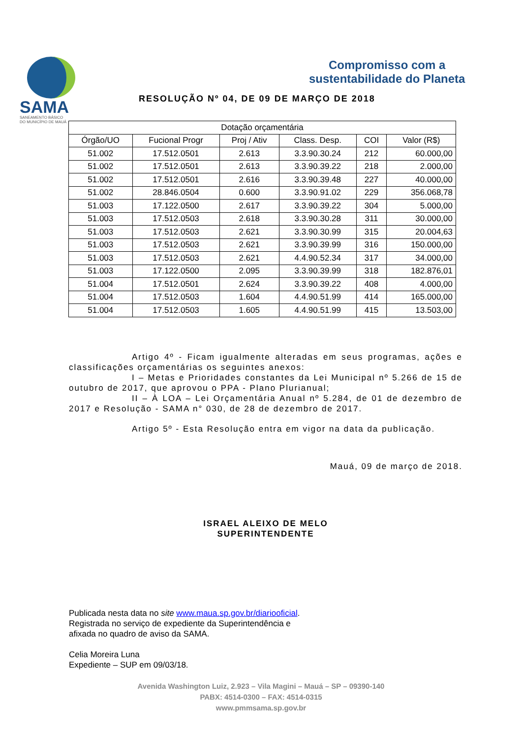SAMA
SANEAMENTO BÁSICO
DO MUNICÍPIO DE MAUÁ
Compromisso com a
sustentabilidade do Planeta
RESOLUÇÃO Nº 04, DE 09 DE MARÇO DE 2018
| Dotação orçamentária | | | | | |
| --- | --- | --- | --- | --- | --- |
| Órgão/UO | Fucional Progr | Proj / Ativ | Class. Desp. | COI | Valor (R$) |
| 51.002 | 17.512.0501 | 2.613 | 3.3.90.30.24 | 212 | 60.000,00 |
| 51.002 | 17.512.0501 | 2.613 | 3.3.90.39.22 | 218 | 2.000,00 |
| 51.002 | 17.512.0501 | 2.616 | 3.3.90.39.48 | 227 | 40.000,00 |
| 51.002 | 28.846.0504 | 0.600 | 3.3.90.91.02 | 229 | 356.068,78 |
| 51.003 | 17.122.0500 | 2.617 | 3.3.90.39.22 | 304 | 5.000,00 |
| 51.003 | 17.512.0503 | 2.618 | 3.3.90.30.28 | 311 | 30.000,00 |
| 51.003 | 17.512.0503 | 2.621 | 3.3.90.30.99 | 315 | 20.004,63 |
| 51.003 | 17.512.0503 | 2.621 | 3.3.90.39.99 | 316 | 150.000,00 |
| 51.003 | 17.512.0503 | 2.621 | 4.4.90.52.34 | 317 | 34.000,00 |
| 51.003 | 17.122.0500 | 2.095 | 3.3.90.39.99 | 318 | 182.876,01 |
| 51.004 | 17.512.0501 | 2.624 | 3.3.90.39.22 | 408 | 4.000,00 |
| 51.004 | 17.512.0503 | 1.604 | 4.4.90.51.99 | 414 | 165.000,00 |
| 51.004 | 17.512.0503 | 1.605 | 4.4.90.51.99 | 415 | 13.503,00 |
Artigo 4º - Ficam igualmente alteradas em seus programas, ações e classificações orçamentárias os seguintes anexos:
I – Metas e Prioridades constantes da Lei Municipal nº 5.266 de 15 de outubro de 2017, que aprovou o PPA - Plano Plurianual;
II – À LOA – Lei Orçamentária Anual nº 5.284, de 01 de dezembro de 2017 e Resolução - SAMA n° 030, de 28 de dezembro de 2017.
Artigo 5º - Esta Resolução entra em vigor na data da publicação.
Mauá, 09 de março de 2018.
ISRAEL ALEIXO DE MELO
SUPERINTENDENTE
Publicada nesta data no site www.maua.sp.gov.br/diariooficial.
Registrada no serviço de expediente da Superintendência e
afixada no quadro de aviso da SAMA.
Celia Moreira Luna
Expediente – SUP em 09/03/18.
Avenida Washington Luiz, 2.923 – Vila Magini – Mauá – SP – 09390-140
PABX: 4514-0300 – FAX: 4514-0315
www.pmmsama.sp.gov.br